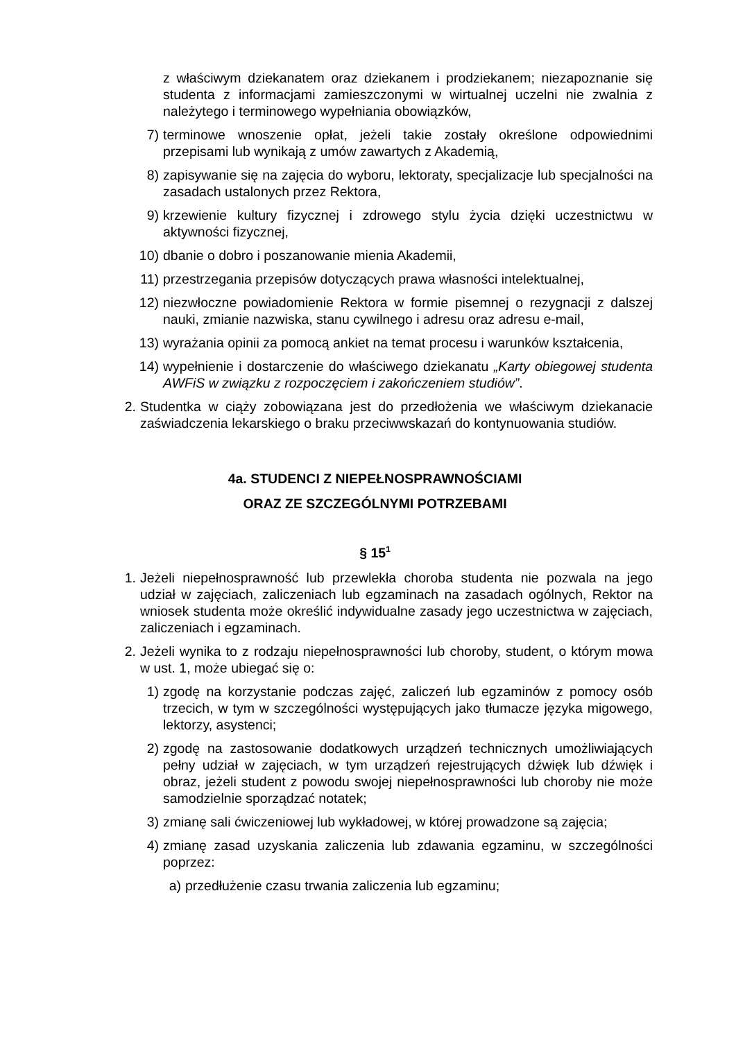z właściwym dziekanatem oraz dziekanem i prodziekanem; niezapoznanie się studenta z informacjami zamieszczonymi w wirtualnej uczelni nie zwalnia z należytego i terminowego wypełniania obowiązków,
7) terminowe wnoszenie opłat, jeżeli takie zostały określone odpowiednimi przepisami lub wynikają z umów zawartych z Akademią,
8) zapisywanie się na zajęcia do wyboru, lektoraty, specjalizacje lub specjalności na zasadach ustalonych przez Rektora,
9) krzewienie kultury fizycznej i zdrowego stylu życia dzięki uczestnictwu w aktywności fizycznej,
10) dbanie o dobro i poszanowanie mienia Akademii,
11) przestrzegania przepisów dotyczących prawa własności intelektualnej,
12) niezwłoczne powiadomienie Rektora w formie pisemnej o rezygnacji z dalszej nauki, zmianie nazwiska, stanu cywilnego i adresu oraz adresu e-mail,
13) wyrażania opinii za pomocą ankiet na temat procesu i warunków kształcenia,
14) wypełnienie i dostarczenie do właściwego dziekanatu „Karty obiegowej studenta AWFiS w związku z rozpoczęciem i zakończeniem studiów”.
2. Studentka w ciąży zobowiązana jest do przedłożenia we właściwym dziekanacie zaświadczenia lekarskiego o braku przeciwwskazań do kontynuowania studiów.
4a. STUDENCI Z NIEPEŁNOSPRAWNOŚCIAMI
ORAZ ZE SZCZEGÓLNYMI POTRZEBAMI
§ 15<sup>1</sup>
1. Jeżeli niepełnosprawność lub przewlekła choroba studenta nie pozwala na jego udział w zajęciach, zaliczeniach lub egzaminach na zasadach ogólnych, Rektor na wniosek studenta może określić indywidualne zasady jego uczestnictwa w zajęciach, zaliczeniach i egzaminach.
2. Jeżeli wynika to z rodzaju niepełnosprawności lub choroby, student, o którym mowa w ust. 1, może ubiegać się o:
1) zgodę na korzystanie podczas zajęć, zaliczeń lub egzaminów z pomocy osób trzecich, w tym w szczególności występujących jako tłumacze języka migowego, lektorzy, asystenci;
2) zgodę na zastosowanie dodatkowych urządzeń technicznych umożliwiających pełny udział w zajęciach, w tym urządzeń rejestrujących dźwięk lub dźwięk i obraz, jeżeli student z powodu swojej niepełnosprawności lub choroby nie może samodzielnie sporządzać notatek;
3) zmianę sali ćwiczeniowej lub wykładowej, w której prowadzone są zajęcia;
4) zmianę zasad uzyskania zaliczenia lub zdawania egzaminu, w szczególności poprzez:
a) przedłużenie czasu trwania zaliczenia lub egzaminu;